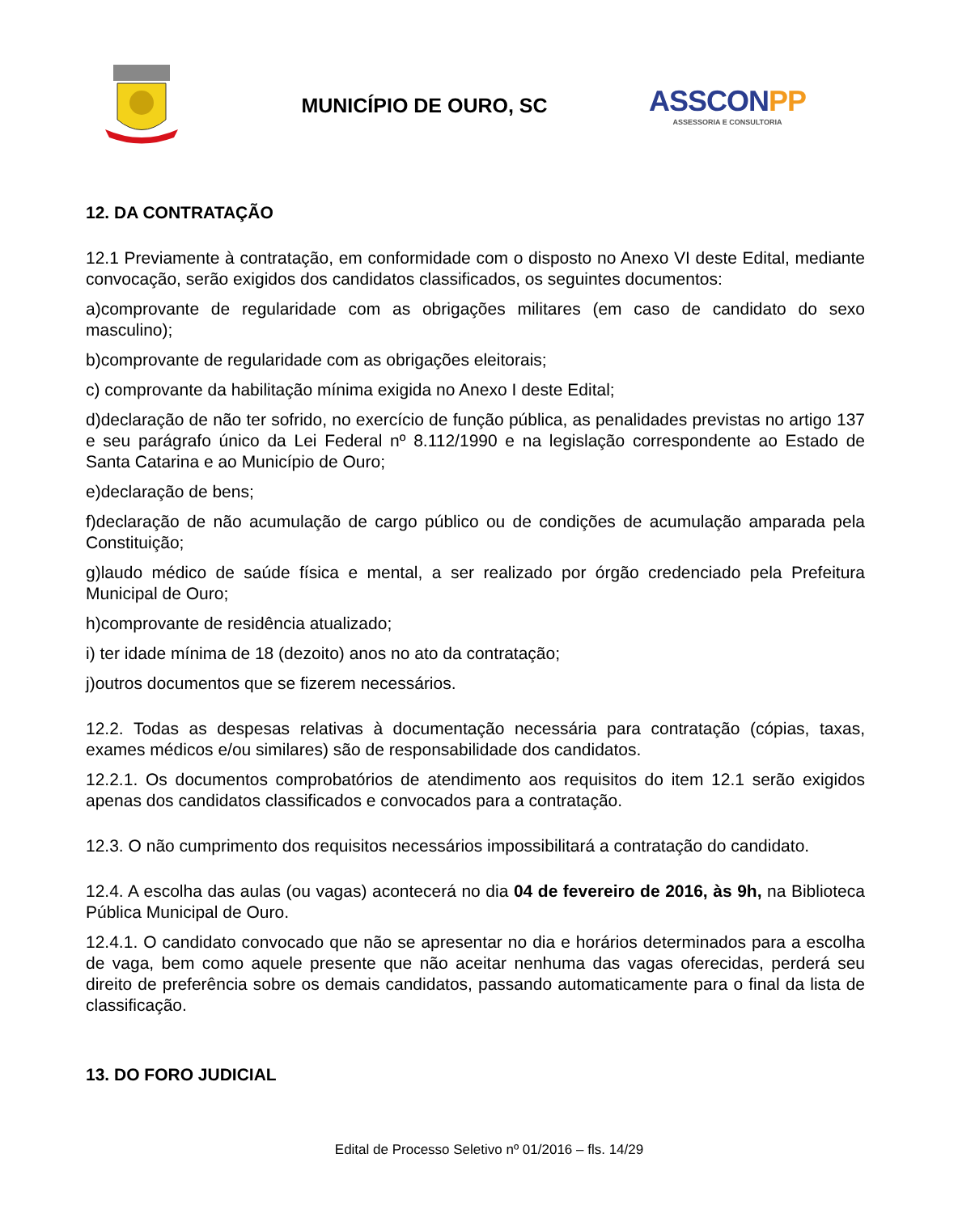MUNICÍPIO DE OURO, SC
ASSCONPP
ASSESSORIA E CONSULTORIA
12. DA CONTRATAÇÃO
12.1 Previamente à contratação, em conformidade com o disposto no Anexo VI deste Edital, mediante convocação, serão exigidos dos candidatos classificados, os seguintes documentos:
a)comprovante de regularidade com as obrigações militares (em caso de candidato do sexo masculino);
b)comprovante de regularidade com as obrigações eleitorais;
c) comprovante da habilitação mínima exigida no Anexo I deste Edital;
d)declaração de não ter sofrido, no exercício de função pública, as penalidades previstas no artigo 137 e seu parágrafo único da Lei Federal nº 8.112/1990 e na legislação correspondente ao Estado de Santa Catarina e ao Município de Ouro;
e)declaração de bens;
f)declaração de não acumulação de cargo público ou de condições de acumulação amparada pela Constituição;
g)laudo médico de saúde física e mental, a ser realizado por órgão credenciado pela Prefeitura Municipal de Ouro;
h)comprovante de residência atualizado;
i) ter idade mínima de 18 (dezoito) anos no ato da contratação;
j)outros documentos que se fizerem necessários.
12.2. Todas as despesas relativas à documentação necessária para contratação (cópias, taxas, exames médicos e/ou similares) são de responsabilidade dos candidatos.
12.2.1. Os documentos comprobatórios de atendimento aos requisitos do item 12.1 serão exigidos apenas dos candidatos classificados e convocados para a contratação.
12.3. O não cumprimento dos requisitos necessários impossibilitará a contratação do candidato.
12.4. A escolha das aulas (ou vagas) acontecerá no dia 04 de fevereiro de 2016, às 9h, na Biblioteca Pública Municipal de Ouro.
12.4.1. O candidato convocado que não se apresentar no dia e horários determinados para a escolha de vaga, bem como aquele presente que não aceitar nenhuma das vagas oferecidas, perderá seu direito de preferência sobre os demais candidatos, passando automaticamente para o final da lista de classificação.
13. DO FORO JUDICIAL
Edital de Processo Seletivo nº 01/2016 – fls. 14/29